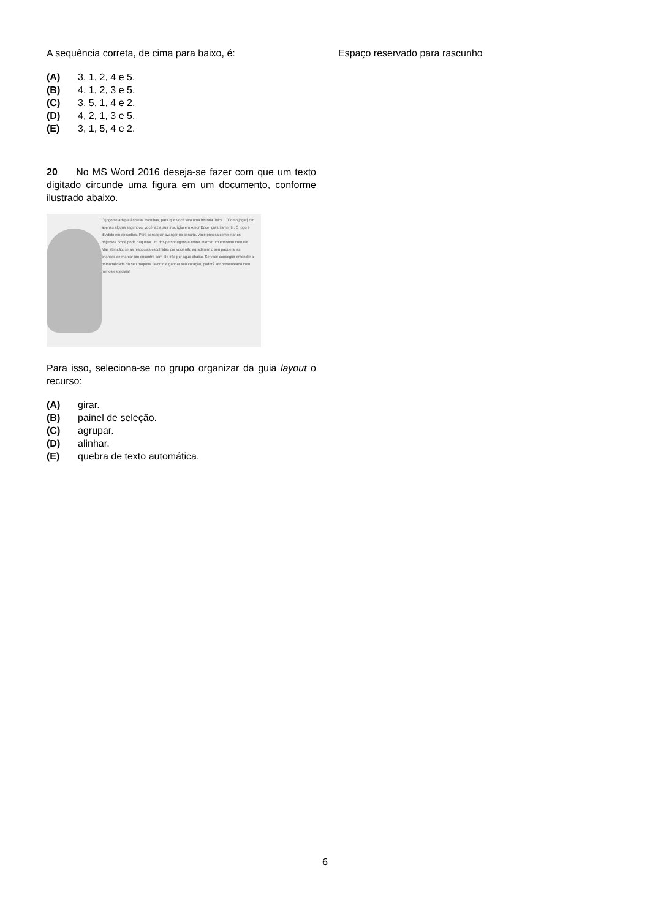A sequência correta, de cima para baixo, é:
(A) 3, 1, 2, 4 e 5.
(B) 4, 1, 2, 3 e 5.
(C) 3, 5, 1, 4 e 2.
(D) 4, 2, 1, 3 e 5.
(E) 3, 1, 5, 4 e 2.
20 No MS Word 2016 deseja-se fazer com que um texto digitado circunde uma figura em um documento, conforme ilustrado abaixo.
O jogo se adapta às suas escolhas, para que você viva uma história única... [Como jogar] Em apenas alguns segundos, você faz a sua inscrição em Amor Doce, gratuitamente. O jogo é dividido em episódios. Para conseguir avançar no cenário, você precisa completar os objetivos. Você pode paquerar um dos personagens e tentar marcar um encontro com ele. Mas atenção, se as respostas escolhidas por você não agradarem o seu paquera, as chances de marcar um encontro com ele irão por água abaixo. Se você conseguir entender a personalidade do seu paquera favorito e ganhar seu coração, poderá ser presenteada com mimos especiais!
Para isso, seleciona-se no grupo organizar da guia layout o recurso:
(A) girar.
(B) painel de seleção.
(C) agrupar.
(D) alinhar.
(E) quebra de texto automática.
Espaço reservado para rascunho
6